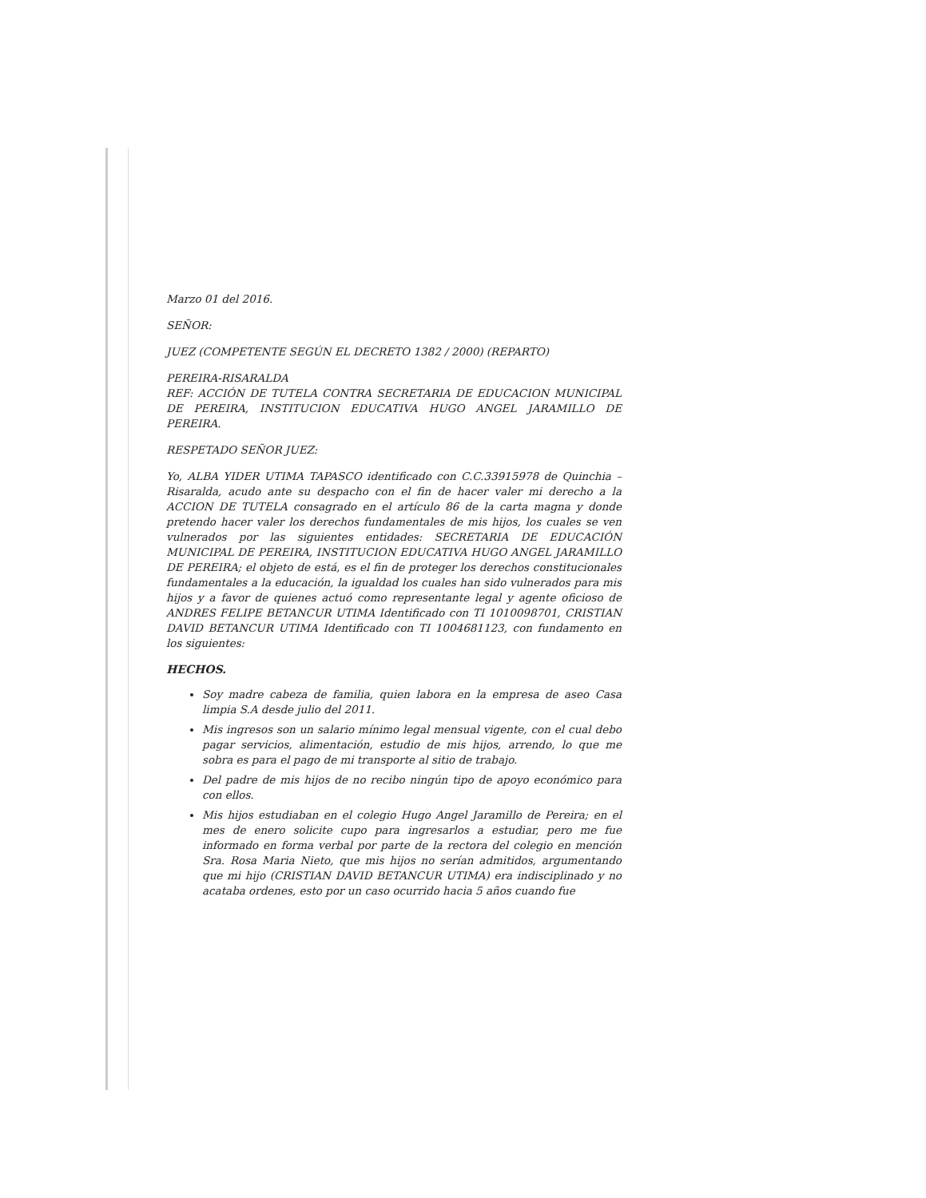Marzo 01 del 2016.
SEÑOR:
JUEZ (COMPETENTE SEGÚN EL DECRETO 1382 / 2000) (REPARTO)
PEREIRA-RISARALDA
REF: ACCIÓN DE TUTELA CONTRA SECRETARIA DE EDUCACION MUNICIPAL DE PEREIRA, INSTITUCION EDUCATIVA HUGO ANGEL JARAMILLO DE PEREIRA.
RESPETADO SEÑOR JUEZ:
Yo, ALBA YIDER UTIMA TAPASCO identificado con C.C.33915978 de Quinchia – Risaralda, acudo ante su despacho con el fin de hacer valer mi derecho a la ACCION DE TUTELA consagrado en el artículo 86 de la carta magna y donde pretendo hacer valer los derechos fundamentales de mis hijos, los cuales se ven vulnerados por las siguientes entidades: SECRETARIA DE EDUCACIÓN MUNICIPAL DE PEREIRA, INSTITUCION EDUCATIVA HUGO ANGEL JARAMILLO DE PEREIRA; el objeto de está, es el fin de proteger los derechos constitucionales fundamentales a la educación, la igualdad los cuales han sido vulnerados para mis hijos y a favor de quienes actuó como representante legal y agente oficioso de ANDRES FELIPE BETANCUR UTIMA Identificado con TI 1010098701, CRISTIAN DAVID BETANCUR UTIMA Identificado con TI 1004681123, con fundamento en los siguientes:
HECHOS.
Soy madre cabeza de familia, quien labora en la empresa de aseo Casa limpia S.A desde julio del 2011.
Mis ingresos son un salario mínimo legal mensual vigente, con el cual debo pagar servicios, alimentación, estudio de mis hijos, arrendo, lo que me sobra es para el pago de mi transporte al sitio de trabajo.
Del padre de mis hijos de no recibo ningún tipo de apoyo económico para con ellos.
Mis hijos estudiaban en el colegio Hugo Angel Jaramillo de Pereira; en el mes de enero solicite cupo para ingresarlos a estudiar, pero me fue informado en forma verbal por parte de la rectora del colegio en mención Sra. Rosa Maria Nieto, que mis hijos no serían admitidos, argumentando que mi hijo (CRISTIAN DAVID BETANCUR UTIMA) era indisciplinado y no acataba ordenes, esto por un caso ocurrido hacia 5 años cuando fue